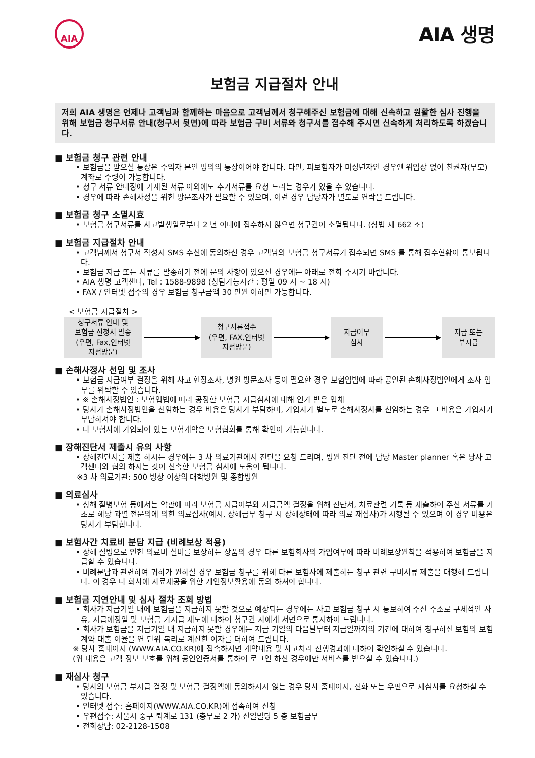AIA
AIA 생명
보험금 지급절차 안내
저희 AIA 생명은 언제나 고객님과 함께하는 마음으로 고객님께서 청구해주신 보험금에 대해 신속하고 원활한 심사 진행을 위해 보험금 청구서류 안내(청구서 뒷면)에 따라 보험금 구비 서류와 청구서를 접수해 주시면 신속하게 처리하도록 하겠습니다.
■ 보험금 청구 관련 안내
• 보험금을 받으실 통장은 수익자 본인 명의의 통장이어야 합니다. 다만, 피보험자가 미성년자인 경우엔 위임장 없이 친권자(부모) 계좌로 수령이 가능합니다.
• 청구 서류 안내장에 기재된 서류 이외에도 추가서류를 요청 드리는 경우가 있을 수 있습니다.
• 경우에 따라 손해사정을 위한 방문조사가 필요할 수 있으며, 이런 경우 담당자가 별도로 연락을 드립니다.
■ 보험금 청구 소멸시효
• 보험금 청구서류를 사고발생일로부터 2 년 이내에 접수하지 않으면 청구권이 소멸됩니다. (상법 제 662 조)
■ 보험금 지급절차 안내
• 고객님께서 청구서 작성시 SMS 수신에 동의하신 경우 고객님의 보험금 청구서류가 접수되면 SMS 를 통해 접수현황이 통보됩니다.
• 보험금 지급 또는 서류를 발송하기 전에 문의 사항이 있으신 경우에는 아래로 전화 주시기 바랍니다.
• AIA 생명 고객센터, Tel : 1588-9898 (상담가능시간 : 평일 09 시 ~ 18 시)
• FAX / 인터넷 접수의 경우 보험금 청구금액 30 만원 이하만 가능합니다.
< 보험금 지급절차 >
청구서류 안내 및
보험금 신청서 발송
(우편, Fax,인터넷
지점방문)
청구서류접수
(우편, FAX,인터넷
지점방문)
지급여부
심사
지급 또는
부지급
■ 손해사정사 선임 및 조사
• 보험금 지급여부 결정을 위해 사고 현장조사, 병원 방문조사 등이 필요한 경우 보험업법에 따라 공인된 손해사정법인에게 조사 업무를 위탁할 수 있습니다.
• ※ 손해사정법인 : 보험업법에 따라 공정한 보험금 지급심사에 대해 인가 받은 업체
• 당사가 손해사정법인을 선임하는 경우 비용은 당사가 부담하며, 가입자가 별도로 손해사정사를 선임하는 경우 그 비용은 가입자가 부담하셔야 합니다.
• 타 보험사에 가입되어 있는 보험계약은 보험협회를 통해 확인이 가능합니다.
■ 장해진단서 제출시 유의 사항
• 장해진단서를 제출 하시는 경우에는 3 차 의료기관에서 진단을 요청 드리며, 병원 진단 전에 담당 Master planner 혹은 당사 고객센터와 협의 하시는 것이 신속한 보험금 심사에 도움이 됩니다.
※3 차 의료기관: 500 병상 이상의 대학병원 및 종합병원
■ 의료심사
• 상해 질병보험 등에서는 약관에 따라 보험금 지급여부와 지급금액 결정을 위해 진단서, 치료관련 기록 등 제출하여 주신 서류를 기초로 해당 과별 전문의에 의한 의료심사(예시, 장해급부 청구 시 장해상태에 따라 의료 재심사)가 시행될 수 있으며 이 경우 비용은 당사가 부담합니다.
■ 보험사간 치료비 분담 지급 (비례보상 적용)
• 상해 질병으로 인한 의료비 실비를 보상하는 상품의 경우 다른 보험회사의 가입여부에 따라 비례보상원칙을 적용하여 보험금을 지급할 수 있습니다.
• 비례분담과 관련하여 귀하가 원하실 경우 보험금 청구를 위해 다른 보험사에 제출하는 청구 관련 구비서류 제출을 대행해 드립니다. 이 경우 타 회사에 자료제공을 위한 개인정보활용에 동의 하셔야 합니다.
■ 보험금 지연안내 및 심사 절차 조회 방법
• 회사가 지급기일 내에 보험금을 지급하지 못할 것으로 예상되는 경우에는 사고 보험금 청구 시 통보하여 주신 주소로 구체적인 사유, 지급예정일 및 보험금 가지급 제도에 대하여 청구권 자에게 서면으로 통지하여 드립니다.
• 회사가 보험금을 지급기일 내 지급하지 못할 경우에는 지급 기일의 다음날부터 지급일까지의 기간에 대하여 청구하신 보험의 보험계약 대출 이율을 연 단위 복리로 계산한 이자를 더하여 드립니다.
※ 당사 홈페이지 (WWW.AIA.CO.KR)에 접속하시면 계약내용 및 사고처리 진행경과에 대하여 확인하실 수 있습니다.
(위 내용은 고객 정보 보호를 위해 공인인증서를 통하여 로그인 하신 경우에만 서비스를 받으실 수 있습니다.)
■ 재심사 청구
• 당사의 보험금 부지급 결정 및 보험금 결정액에 동의하시지 않는 경우 당사 홈페이지, 전화 또는 우편으로 재심사를 요청하실 수 있습니다.
• 인터넷 접수: 홈페이지(WWW.AIA.CO.KR)에 접속하여 신청
• 우편접수: 서울시 중구 퇴계로 131 (충무로 2 가) 신일빌딩 5 층 보험금부
• 전화상담: 02-2128-1508